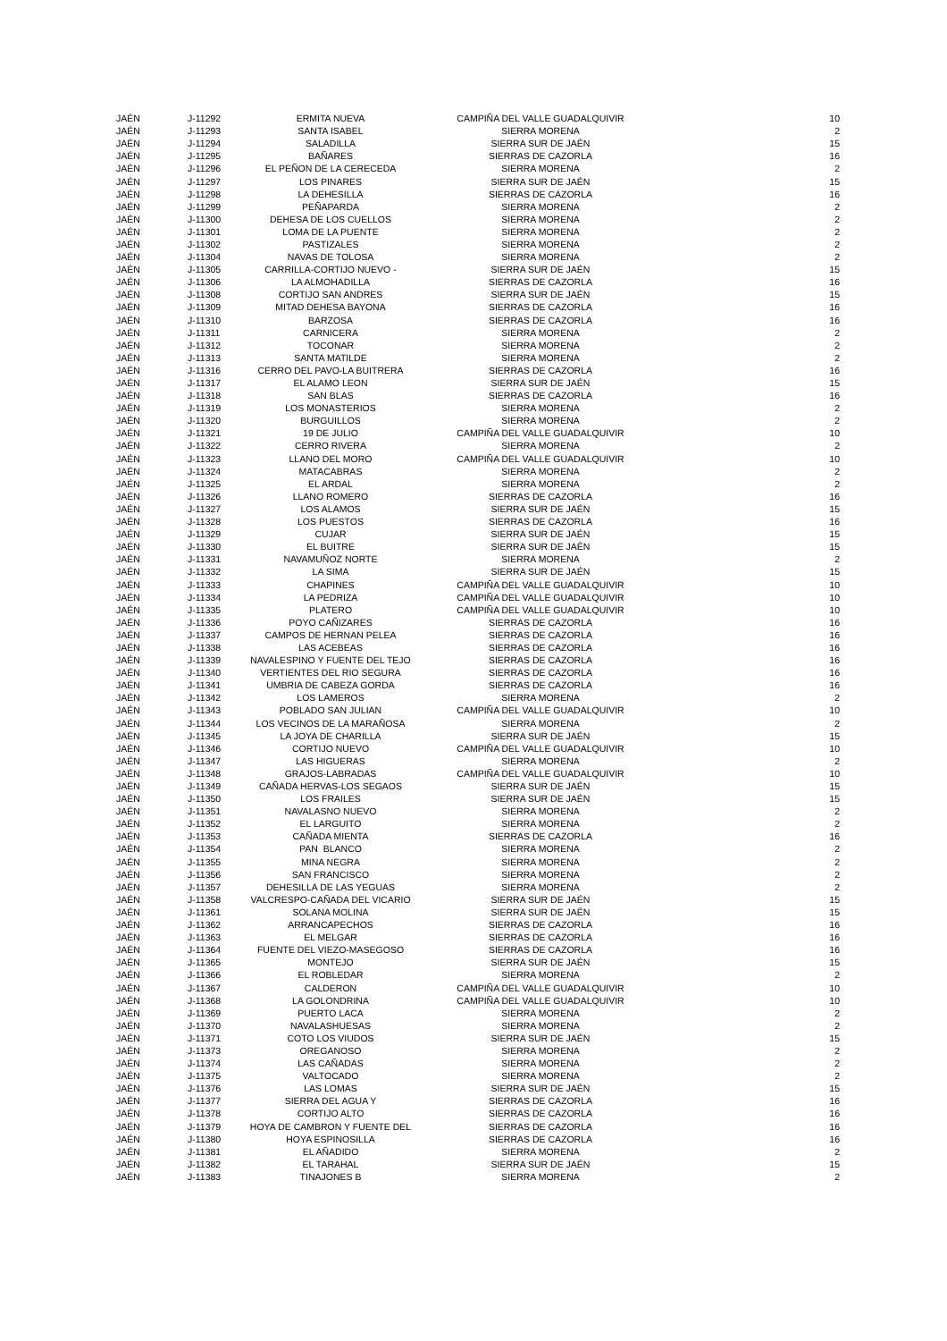| JAÉN | J-11292 | ERMITA NUEVA | CAMPIÑA DEL VALLE GUADALQUIVIR | 10 |
| JAÉN | J-11293 | SANTA ISABEL | SIERRA MORENA | 2 |
| JAÉN | J-11294 | SALADILLA | SIERRA SUR DE JAÉN | 15 |
| JAÉN | J-11295 | BAÑARES | SIERRAS DE CAZORLA | 16 |
| JAÉN | J-11296 | EL PEÑON DE LA CERECEDA | SIERRA MORENA | 2 |
| JAÉN | J-11297 | LOS PINARES | SIERRA SUR DE JAÉN | 15 |
| JAÉN | J-11298 | LA DEHESILLA | SIERRAS DE CAZORLA | 16 |
| JAÉN | J-11299 | PEÑAPARDA | SIERRA MORENA | 2 |
| JAÉN | J-11300 | DEHESA DE LOS CUELLOS | SIERRA MORENA | 2 |
| JAÉN | J-11301 | LOMA DE LA PUENTE | SIERRA MORENA | 2 |
| JAÉN | J-11302 | PASTIZALES | SIERRA MORENA | 2 |
| JAÉN | J-11304 | NAVAS DE TOLOSA | SIERRA MORENA | 2 |
| JAÉN | J-11305 | CARRILLA-CORTIJO NUEVO - | SIERRA SUR DE JAÉN | 15 |
| JAÉN | J-11306 | LA ALMOHADILLA | SIERRAS DE CAZORLA | 16 |
| JAÉN | J-11308 | CORTIJO SAN ANDRES | SIERRA SUR DE JAÉN | 15 |
| JAÉN | J-11309 | MITAD DEHESA BAYONA | SIERRAS DE CAZORLA | 16 |
| JAÉN | J-11310 | BARZOSA | SIERRAS DE CAZORLA | 16 |
| JAÉN | J-11311 | CARNICERA | SIERRA MORENA | 2 |
| JAÉN | J-11312 | TOCONAR | SIERRA MORENA | 2 |
| JAÉN | J-11313 | SANTA MATILDE | SIERRA MORENA | 2 |
| JAÉN | J-11316 | CERRO DEL PAVO-LA BUITRERA | SIERRAS DE CAZORLA | 16 |
| JAÉN | J-11317 | EL ALAMO LEON | SIERRA SUR DE JAÉN | 15 |
| JAÉN | J-11318 | SAN BLAS | SIERRAS DE CAZORLA | 16 |
| JAÉN | J-11319 | LOS MONASTERIOS | SIERRA MORENA | 2 |
| JAÉN | J-11320 | BURGUILLOS | SIERRA MORENA | 2 |
| JAÉN | J-11321 | 19 DE JULIO | CAMPIÑA DEL VALLE GUADALQUIVIR | 10 |
| JAÉN | J-11322 | CERRO RIVERA | SIERRA MORENA | 2 |
| JAÉN | J-11323 | LLANO DEL MORO | CAMPIÑA DEL VALLE GUADALQUIVIR | 10 |
| JAÉN | J-11324 | MATACABRAS | SIERRA MORENA | 2 |
| JAÉN | J-11325 | EL ARDAL | SIERRA MORENA | 2 |
| JAÉN | J-11326 | LLANO ROMERO | SIERRAS DE CAZORLA | 16 |
| JAÉN | J-11327 | LOS ALAMOS | SIERRA SUR DE JAÉN | 15 |
| JAÉN | J-11328 | LOS PUESTOS | SIERRAS DE CAZORLA | 16 |
| JAÉN | J-11329 | CUJAR | SIERRA SUR DE JAÉN | 15 |
| JAÉN | J-11330 | EL BUITRE | SIERRA SUR DE JAÉN | 15 |
| JAÉN | J-11331 | NAVAMUÑOZ NORTE | SIERRA MORENA | 2 |
| JAÉN | J-11332 | LA SIMA | SIERRA SUR DE JAÉN | 15 |
| JAÉN | J-11333 | CHAPINES | CAMPIÑA DEL VALLE GUADALQUIVIR | 10 |
| JAÉN | J-11334 | LA PEDRIZA | CAMPIÑA DEL VALLE GUADALQUIVIR | 10 |
| JAÉN | J-11335 | PLATERO | CAMPIÑA DEL VALLE GUADALQUIVIR | 10 |
| JAÉN | J-11336 | POYO CAÑIZARES | SIERRAS DE CAZORLA | 16 |
| JAÉN | J-11337 | CAMPOS DE HERNAN PELEA | SIERRAS DE CAZORLA | 16 |
| JAÉN | J-11338 | LAS ACEBEAS | SIERRAS DE CAZORLA | 16 |
| JAÉN | J-11339 | NAVALESPINO Y FUENTE DEL TEJO | SIERRAS DE CAZORLA | 16 |
| JAÉN | J-11340 | VERTIENTES DEL RIO SEGURA | SIERRAS DE CAZORLA | 16 |
| JAÉN | J-11341 | UMBRIA DE CABEZA GORDA | SIERRAS DE CAZORLA | 16 |
| JAÉN | J-11342 | LOS LAMEROS | SIERRA MORENA | 2 |
| JAÉN | J-11343 | POBLADO SAN JULIAN | CAMPIÑA DEL VALLE GUADALQUIVIR | 10 |
| JAÉN | J-11344 | LOS VECINOS DE LA MARAÑOSA | SIERRA MORENA | 2 |
| JAÉN | J-11345 | LA JOYA DE CHARILLA | SIERRA SUR DE JAÉN | 15 |
| JAÉN | J-11346 | CORTIJO NUEVO | CAMPIÑA DEL VALLE GUADALQUIVIR | 10 |
| JAÉN | J-11347 | LAS HIGUERAS | SIERRA MORENA | 2 |
| JAÉN | J-11348 | GRAJOS-LABRADAS | CAMPIÑA DEL VALLE GUADALQUIVIR | 10 |
| JAÉN | J-11349 | CAÑADA HERVAS-LOS SEGAOS | SIERRA SUR DE JAÉN | 15 |
| JAÉN | J-11350 | LOS FRAILES | SIERRA SUR DE JAÉN | 15 |
| JAÉN | J-11351 | NAVALASNO NUEVO | SIERRA MORENA | 2 |
| JAÉN | J-11352 | EL LARGUITO | SIERRA MORENA | 2 |
| JAÉN | J-11353 | CAÑADA MIENTA | SIERRAS DE CAZORLA | 16 |
| JAÉN | J-11354 | PAN BLANCO | SIERRA MORENA | 2 |
| JAÉN | J-11355 | MINA NEGRA | SIERRA MORENA | 2 |
| JAÉN | J-11356 | SAN FRANCISCO | SIERRA MORENA | 2 |
| JAÉN | J-11357 | DEHESILLA DE LAS YEGUAS | SIERRA MORENA | 2 |
| JAÉN | J-11358 | VALCRESPO-CAÑADA DEL VICARIO | SIERRA SUR DE JAÉN | 15 |
| JAÉN | J-11361 | SOLANA MOLINA | SIERRA SUR DE JAÉN | 15 |
| JAÉN | J-11362 | ARRANCAPECHOS | SIERRAS DE CAZORLA | 16 |
| JAÉN | J-11363 | EL MELGAR | SIERRAS DE CAZORLA | 16 |
| JAÉN | J-11364 | FUENTE DEL VIEZO-MASEGOSO | SIERRAS DE CAZORLA | 16 |
| JAÉN | J-11365 | MONTEJO | SIERRA SUR DE JAÉN | 15 |
| JAÉN | J-11366 | EL ROBLEDAR | SIERRA MORENA | 2 |
| JAÉN | J-11367 | CALDERON | CAMPIÑA DEL VALLE GUADALQUIVIR | 10 |
| JAÉN | J-11368 | LA GOLONDRINA | CAMPIÑA DEL VALLE GUADALQUIVIR | 10 |
| JAÉN | J-11369 | PUERTO LACA | SIERRA MORENA | 2 |
| JAÉN | J-11370 | NAVALASHUESAS | SIERRA MORENA | 2 |
| JAÉN | J-11371 | COTO LOS VIUDOS | SIERRA SUR DE JAÉN | 15 |
| JAÉN | J-11373 | OREGANOSO | SIERRA MORENA | 2 |
| JAÉN | J-11374 | LAS CAÑADAS | SIERRA MORENA | 2 |
| JAÉN | J-11375 | VALTOCADO | SIERRA MORENA | 2 |
| JAÉN | J-11376 | LAS LOMAS | SIERRA SUR DE JAÉN | 15 |
| JAÉN | J-11377 | SIERRA DEL AGUA Y | SIERRAS DE CAZORLA | 16 |
| JAÉN | J-11378 | CORTIJO ALTO | SIERRAS DE CAZORLA | 16 |
| JAÉN | J-11379 | HOYA DE CAMBRON Y FUENTE DEL | SIERRAS DE CAZORLA | 16 |
| JAÉN | J-11380 | HOYA ESPINOSILLA | SIERRAS DE CAZORLA | 16 |
| JAÉN | J-11381 | EL AÑADIDO | SIERRA MORENA | 2 |
| JAÉN | J-11382 | EL TARAHAL | SIERRA SUR DE JAÉN | 15 |
| JAÉN | J-11383 | TINAJONES B | SIERRA MORENA | 2 |